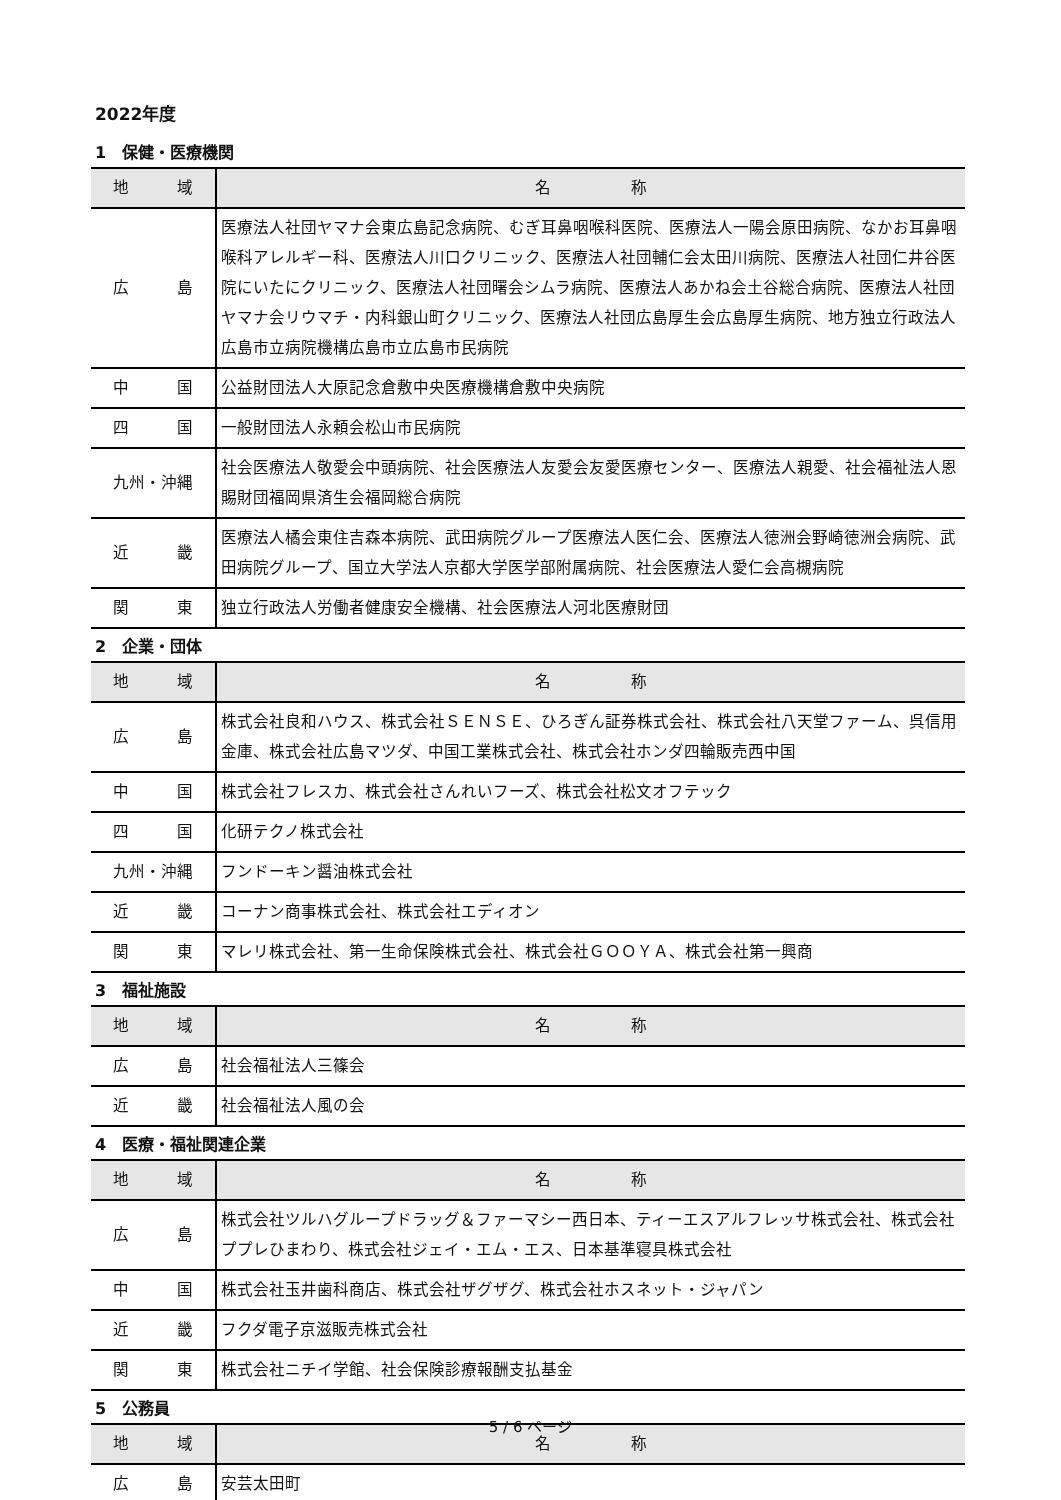2022年度
1　保健・医療機関
| 地 域 | 名 称 |
| --- | --- |
| 広 島 | 医療法人社団ヤマナ会東広島記念病院、むぎ耳鼻咽喉科医院、医療法人一陽会原田病院、なかお耳鼻咽喉科アレルギー科、医療法人川口クリニック、医療法人社団輔仁会太田川病院、医療法人社団仁井谷医院にいたにクリニック、医療法人社団曙会シムラ病院、医療法人あかね会土谷総合病院、医療法人社団ヤマナ会リウマチ・内科銀山町クリニック、医療法人社団広島厚生会広島厚生病院、地方独立行政法人広島市立病院機構広島市立広島市民病院 |
| 中 国 | 公益財団法人大原記念倉敷中央医療機構倉敷中央病院 |
| 四 国 | 一般財団法人永頼会松山市民病院 |
| 九州・沖縄 | 社会医療法人敬愛会中頭病院、社会医療法人友愛会友愛医療センター、医療法人親愛、社会福祉法人恩賜財団福岡県済生会福岡総合病院 |
| 近 畿 | 医療法人橘会東住吉森本病院、武田病院グループ医療法人医仁会、医療法人徳洲会野崎徳洲会病院、武田病院グループ、国立大学法人京都大学医学部附属病院、社会医療法人愛仁会高槻病院 |
| 関 東 | 独立行政法人労働者健康安全機構、社会医療法人河北医療財団 |
2　企業・団体
| 地 域 | 名 称 |
| --- | --- |
| 広 島 | 株式会社良和ハウス、株式会社ＳＥＮＳＥ、ひろぎん証券株式会社、株式会社八天堂ファーム、呉信用金庫、株式会社広島マツダ、中国工業株式会社、株式会社ホンダ四輪販売西中国 |
| 中 国 | 株式会社フレスカ、株式会社さんれいフーズ、株式会社松文オフテック |
| 四 国 | 化研テクノ株式会社 |
| 九州・沖縄 | フンドーキン醤油株式会社 |
| 近 畿 | コーナン商事株式会社、株式会社エディオン |
| 関 東 | マレリ株式会社、第一生命保険株式会社、株式会社ＧＯＯＹＡ、株式会社第一興商 |
3　福祉施設
| 地 域 | 名 称 |
| --- | --- |
| 広 島 | 社会福祉法人三篠会 |
| 近 畿 | 社会福祉法人風の会 |
4　医療・福祉関連企業
| 地 域 | 名 称 |
| --- | --- |
| 広 島 | 株式会社ツルハグループドラッグ＆ファーマシー西日本、ティーエスアルフレッサ株式会社、株式会社ププレひまわり、株式会社ジェイ・エム・エス、日本基準寝具株式会社 |
| 中 国 | 株式会社玉井歯科商店、株式会社ザグザグ、株式会社ホスネット・ジャパン |
| 近 畿 | フクダ電子京滋販売株式会社 |
| 関 東 | 株式会社ニチイ学館、社会保険診療報酬支払基金 |
5　公務員
| 地 域 | 名 称 |
| --- | --- |
| 広 島 | 安芸太田町 |
5 / 6 ページ